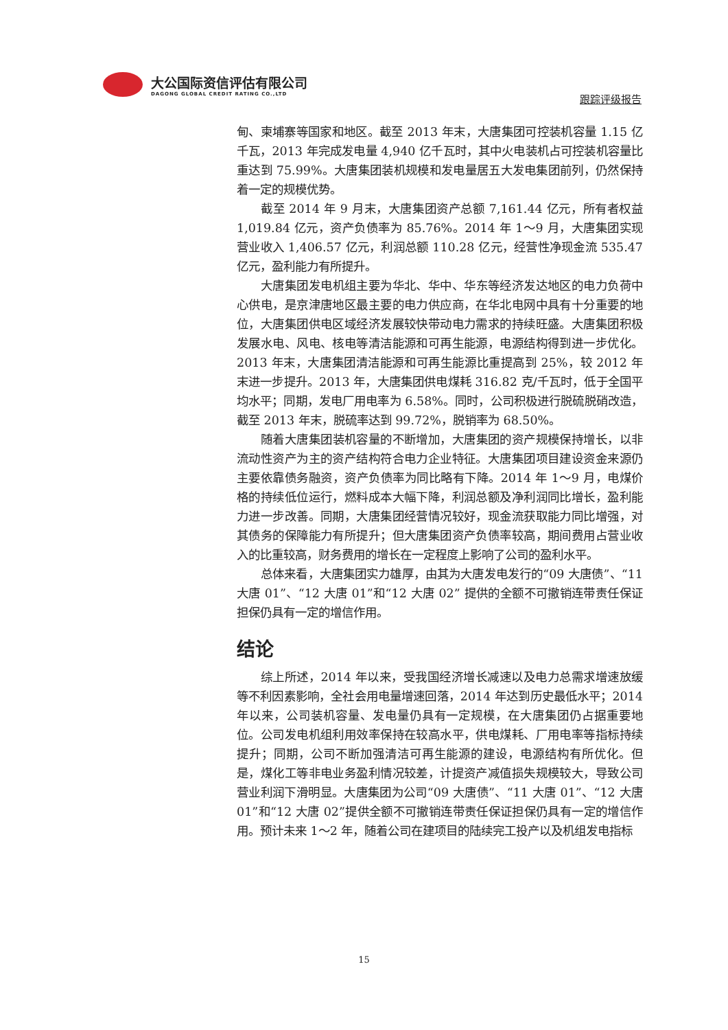大公国际资信评估有限公司
DAGONG GLOBAL CREDIT RATING CO.,LTD
跟踪评级报告
甸、柬埔寨等国家和地区。截至 2013 年末，大唐集团可控装机容量 1.15 亿千瓦，2013 年完成发电量 4,940 亿千瓦时，其中火电装机占可控装机容量比重达到 75.99%。大唐集团装机规模和发电量居五大发电集团前列，仍然保持着一定的规模优势。
截至 2014 年 9 月末，大唐集团资产总额 7,161.44 亿元，所有者权益 1,019.84 亿元，资产负债率为 85.76%。2014 年 1～9 月，大唐集团实现营业收入 1,406.57 亿元，利润总额 110.28 亿元，经营性净现金流 535.47 亿元，盈利能力有所提升。
大唐集团发电机组主要为华北、华中、华东等经济发达地区的电力负荷中心供电，是京津唐地区最主要的电力供应商，在华北电网中具有十分重要的地位，大唐集团供电区域经济发展较快带动电力需求的持续旺盛。大唐集团积极发展水电、风电、核电等清洁能源和可再生能源，电源结构得到进一步优化。2013 年末，大唐集团清洁能源和可再生能源比重提高到 25%，较 2012 年末进一步提升。2013 年，大唐集团供电煤耗 316.82 克/千瓦时，低于全国平均水平；同期，发电厂用电率为 6.58%。同时，公司积极进行脱硫脱硝改造，截至 2013 年末，脱硫率达到 99.72%，脱销率为 68.50%。
随着大唐集团装机容量的不断增加，大唐集团的资产规模保持增长，以非流动性资产为主的资产结构符合电力企业特征。大唐集团项目建设资金来源仍主要依靠债务融资，资产负债率为同比略有下降。2014 年 1～9 月，电煤价格的持续低位运行，燃料成本大幅下降，利润总额及净利润同比增长，盈利能力进一步改善。同期，大唐集团经营情况较好，现金流获取能力同比增强，对其债务的保障能力有所提升；但大唐集团资产负债率较高，期间费用占营业收入的比重较高，财务费用的增长在一定程度上影响了公司的盈利水平。
总体来看，大唐集团实力雄厚，由其为大唐发电发行的“09 大唐债”、“11 大唐 01”、“12 大唐 01”和“12 大唐 02” 提供的全额不可撤销连带责任保证担保仍具有一定的增信作用。
结论
综上所述，2014 年以来，受我国经济增长减速以及电力总需求增速放缓等不利因素影响，全社会用电量增速回落，2014 年达到历史最低水平；2014 年以来，公司装机容量、发电量仍具有一定规模，在大唐集团仍占据重要地位。公司发电机组利用效率保持在较高水平，供电煤耗、厂用电率等指标持续提升；同期，公司不断加强清洁可再生能源的建设，电源结构有所优化。但是，煤化工等非电业务盈利情况较差，计提资产减值损失规模较大，导致公司营业利润下滑明显。大唐集团为公司“09 大唐债”、“11 大唐 01”、“12 大唐 01”和“12 大唐 02”提供全额不可撤销连带责任保证担保仍具有一定的增信作用。预计未来 1～2 年，随着公司在建项目的陆续完工投产以及机组发电指标
15